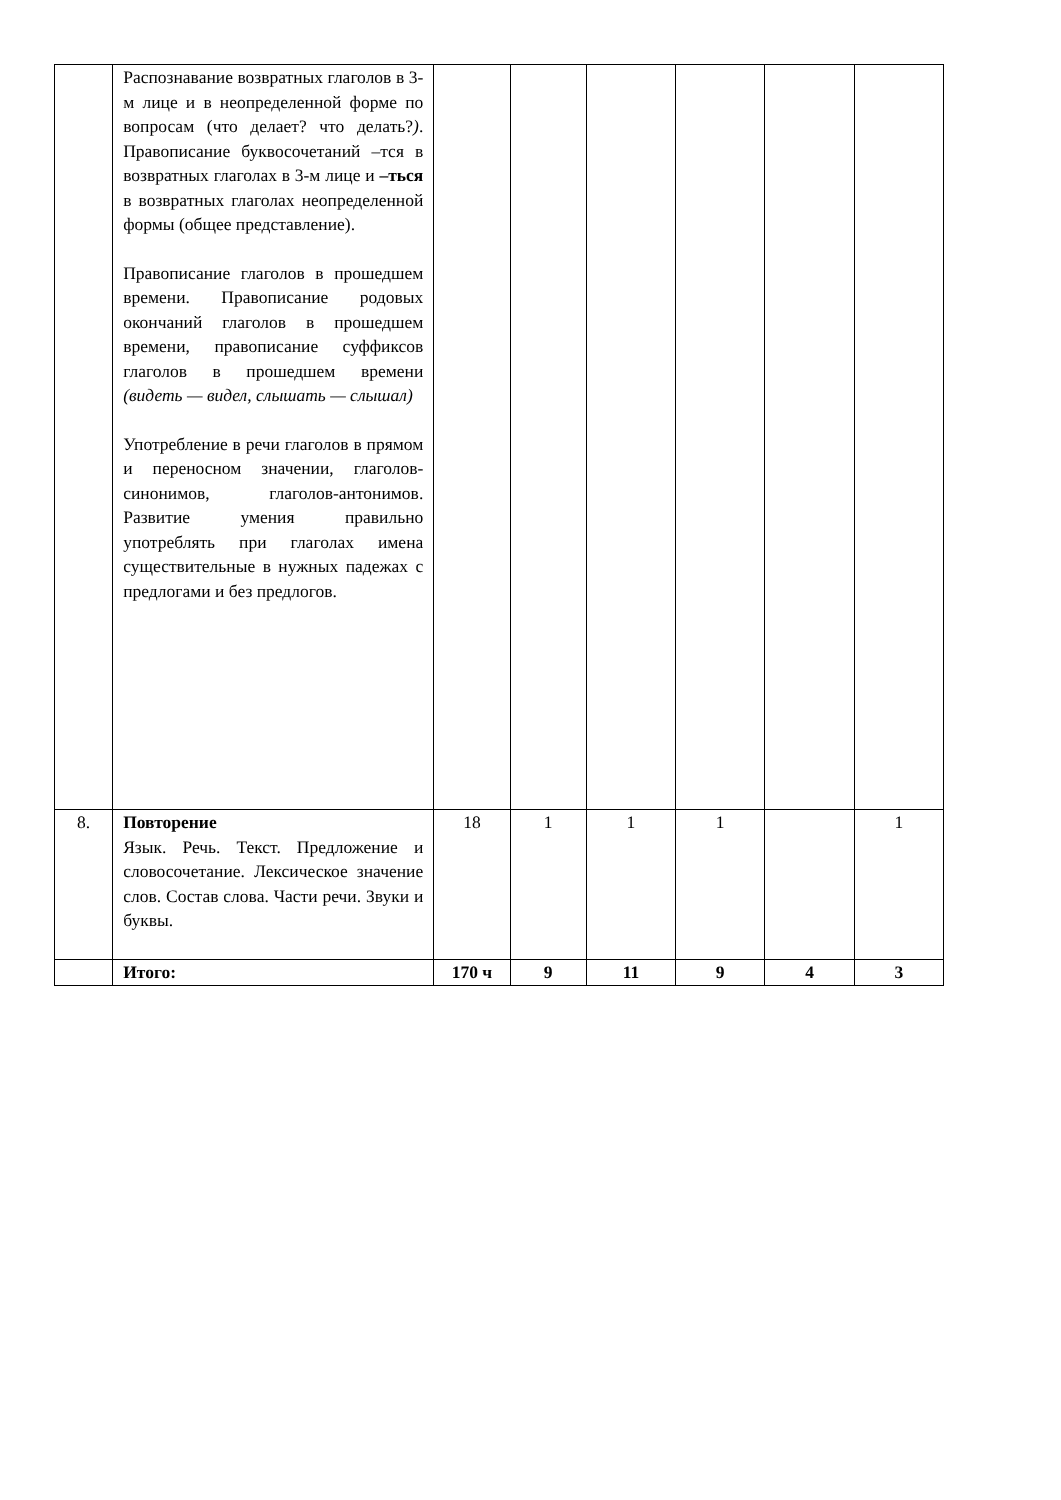| | Распознавание возвратных глаголов в 3-м лице и в неопределенной форме по вопросам (что делает? что делать? ) . Правописание буквосочетаний –тся в возвратных глаголах в 3-м лице и –ться в возвратных глаголах неопределенной формы (общее представление). Правописание глаголов в прошедшем времени. Правописание родовых окончаний глаголов в прошедшем времени, правописание суффиксов глаголов в прошедшем времени (видеть — видел, слышать — слышал) Употребление в речи глаголов в прямом и переносном значении, глаголов-синонимов, глаголов-антонимов. Развитие умения правильно употреблять при глаголах имена существительные в нужных падежах с предлогами и без предлогов. | | | | | | |
| 8. | Повторение Язык. Речь. Текст. Предложение и словосочетание. Лексическое значение слов. Состав слова. Части речи. Звуки и буквы. | 18 | 1 | 1 | 1 | | 1 |
| | Итого: | 170 ч | 9 | 11 | 9 | 4 | 3 |